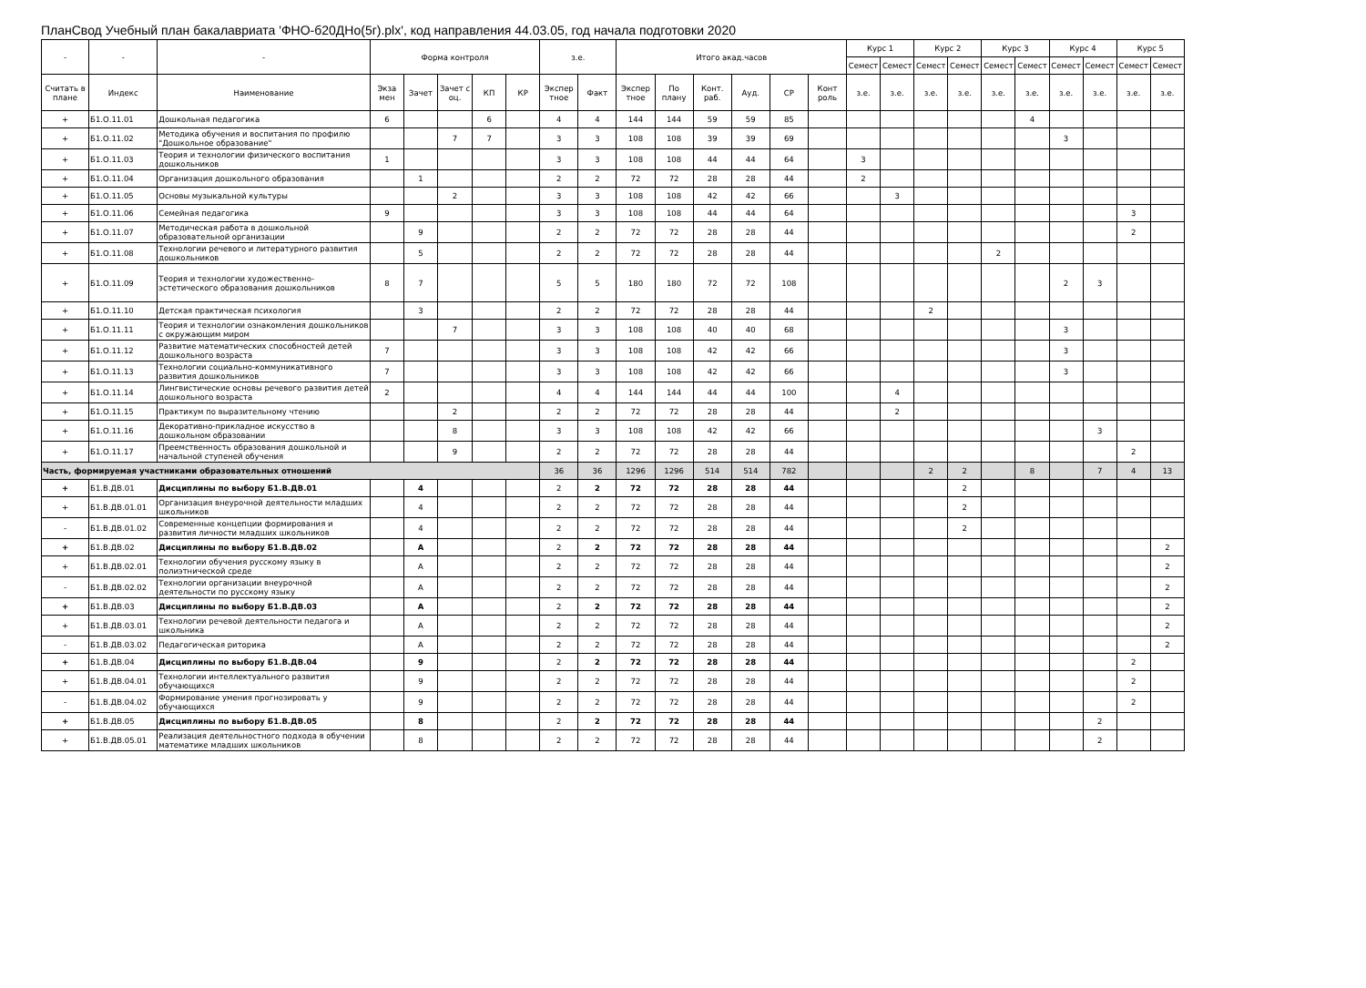ПланСвод Учебный план бакалавриата 'ФНО-б20ДНо(5г).plx', код направления 44.03.05, год начала подготовки 2020
| - | - | - | Форма контроля | | | | | з.е. | | Итого акад.часов | | | | | | Курс 1 | | Курс 2 | | Курс 3 | | Курс 4 | | Курс 5 | |
| --- | --- | --- | --- | --- | --- | --- | --- | --- | --- | --- | --- | --- | --- | --- | --- | --- | --- | --- | --- | --- | --- | --- | --- | --- | --- |
| | | | | | | | | | | | | | | | | Семест | Семест | Семест | Семест | Семест | Семест | Семест | Семест | Семест | Семест |
| Считать в плане | Индекс | Наименование | Экза мен | Зачет | Зачет с оц. | КП | КР | Экспер тное | Факт | Экспер тное | По плану | Конт. раб. | Ауд. | СР | Конт роль | з.е. | з.е. | з.е. | з.е. | з.е. | з.е. | з.е. | з.е. | з.е. | з.е. |
| + | Б1.О.11.01 | Дошкольная педагогика | 6 | | | 6 | | 4 | 4 | 144 | 144 | 59 | 59 | 85 | | | | | | | 4 | | | | |
| + | Б1.О.11.02 | Методика обучения и воспитания по профилю "Дошкольное образование" | | | 7 | 7 | | 3 | 3 | 108 | 108 | 39 | 39 | 69 | | | | | | | | 3 | | | |
| + | Б1.О.11.03 | Теория и технологии физического воспитания дошкольников | 1 | | | | | 3 | 3 | 108 | 108 | 44 | 44 | 64 | | 3 | | | | | | | | | |
| + | Б1.О.11.04 | Организация дошкольного образования | | 1 | | | | 2 | 2 | 72 | 72 | 28 | 28 | 44 | | 2 | | | | | | | | | |
| + | Б1.О.11.05 | Основы музыкальной культуры | | | 2 | | | 3 | 3 | 108 | 108 | 42 | 42 | 66 | | | 3 | | | | | | | | |
| + | Б1.О.11.06 | Семейная педагогика | 9 | | | | | 3 | 3 | 108 | 108 | 44 | 44 | 64 | | | | | | | | | | 3 | |
| + | Б1.О.11.07 | Методическая работа в дошкольной образовательной организации | | 9 | | | | 2 | 2 | 72 | 72 | 28 | 28 | 44 | | | | | | | | | | 2 | |
| + | Б1.О.11.08 | Технологии речевого и литературного развития дошкольников | | 5 | | | | 2 | 2 | 72 | 72 | 28 | 28 | 44 | | | | | | 2 | | | | | |
| + | Б1.О.11.09 | Теория и технологии художественно-эстетического образования дошкольников | 8 | 7 | | | | 5 | 5 | 180 | 180 | 72 | 72 | 108 | | | | | | | | 2 | 3 | | |
| + | Б1.О.11.10 | Детская практическая психология | | 3 | | | | 2 | 2 | 72 | 72 | 28 | 28 | 44 | | | | 2 | | | | | | | |
| + | Б1.О.11.11 | Теория и технологии ознакомления дошкольников с окружающим миром | | | 7 | | | 3 | 3 | 108 | 108 | 40 | 40 | 68 | | | | | | | | 3 | | | |
| + | Б1.О.11.12 | Развитие математических способностей детей дошкольного возраста | 7 | | | | | 3 | 3 | 108 | 108 | 42 | 42 | 66 | | | | | | | | 3 | | | |
| + | Б1.О.11.13 | Технологии социально-коммуникативного развития дошкольников | 7 | | | | | 3 | 3 | 108 | 108 | 42 | 42 | 66 | | | | | | | | 3 | | | |
| + | Б1.О.11.14 | Лингвистические основы речевого развития детей дошкольного возраста | 2 | | | | | 4 | 4 | 144 | 144 | 44 | 44 | 100 | | | 4 | | | | | | | | |
| + | Б1.О.11.15 | Практикум по выразительному чтению | | | 2 | | | 2 | 2 | 72 | 72 | 28 | 28 | 44 | | | 2 | | | | | | | | |
| + | Б1.О.11.16 | Декоративно-прикладное искусство в дошкольном образовании | | | 8 | | | 3 | 3 | 108 | 108 | 42 | 42 | 66 | | | | | | | | | 3 | | |
| + | Б1.О.11.17 | Преемственность образования дошкольной и начальной ступеней обучения | | | 9 | | | 2 | 2 | 72 | 72 | 28 | 28 | 44 | | | | | | | | | | 2 | |
| Часть, формируемая участниками образовательных отношений | | | | | | | | 36 | 36 | 1296 | 1296 | 514 | 514 | 782 | | | | 2 | 2 | | 8 | | 7 | 4 | 13 |
| + | Б1.В.ДВ.01 | Дисциплины по выбору Б1.В.ДВ.01 | | 4 | | | | 2 | 2 | 72 | 72 | 28 | 28 | 44 | | | | | 2 | | | | | | |
| + | Б1.В.ДВ.01.01 | Организация внеурочной деятельности младших школьников | | 4 | | | | 2 | 2 | 72 | 72 | 28 | 28 | 44 | | | | | 2 | | | | | | |
| - | Б1.В.ДВ.01.02 | Современные концепции формирования и развития личности младших школьников | | 4 | | | | 2 | 2 | 72 | 72 | 28 | 28 | 44 | | | | | 2 | | | | | | |
| + | Б1.В.ДВ.02 | Дисциплины по выбору Б1.В.ДВ.02 | | А | | | | 2 | 2 | 72 | 72 | 28 | 28 | 44 | | | | | | | | | | | 2 |
| + | Б1.В.ДВ.02.01 | Технологии обучения русскому языку в полиэтнической среде | | А | | | | 2 | 2 | 72 | 72 | 28 | 28 | 44 | | | | | | | | | | | 2 |
| - | Б1.В.ДВ.02.02 | Технологии организации внеурочной деятельности по русскому языку | | А | | | | 2 | 2 | 72 | 72 | 28 | 28 | 44 | | | | | | | | | | | 2 |
| + | Б1.В.ДВ.03 | Дисциплины по выбору Б1.В.ДВ.03 | | А | | | | 2 | 2 | 72 | 72 | 28 | 28 | 44 | | | | | | | | | | | 2 |
| + | Б1.В.ДВ.03.01 | Технологии речевой деятельности педагога и школьника | | А | | | | 2 | 2 | 72 | 72 | 28 | 28 | 44 | | | | | | | | | | | 2 |
| - | Б1.В.ДВ.03.02 | Педагогическая риторика | | А | | | | 2 | 2 | 72 | 72 | 28 | 28 | 44 | | | | | | | | | | | 2 |
| + | Б1.В.ДВ.04 | Дисциплины по выбору Б1.В.ДВ.04 | | 9 | | | | 2 | 2 | 72 | 72 | 28 | 28 | 44 | | | | | | | | | | 2 | |
| + | Б1.В.ДВ.04.01 | Технологии интеллектуального развития обучающихся | | 9 | | | | 2 | 2 | 72 | 72 | 28 | 28 | 44 | | | | | | | | | | 2 | |
| - | Б1.В.ДВ.04.02 | Формирование умения прогнозировать у обучающихся | | 9 | | | | 2 | 2 | 72 | 72 | 28 | 28 | 44 | | | | | | | | | | 2 | |
| + | Б1.В.ДВ.05 | Дисциплины по выбору Б1.В.ДВ.05 | | 8 | | | | 2 | 2 | 72 | 72 | 28 | 28 | 44 | | | | | | | | | 2 | | |
| + | Б1.В.ДВ.05.01 | Реализация деятельностного подхода в обучении математике младших школьников | | 8 | | | | 2 | 2 | 72 | 72 | 28 | 28 | 44 | | | | | | | | | 2 | | |